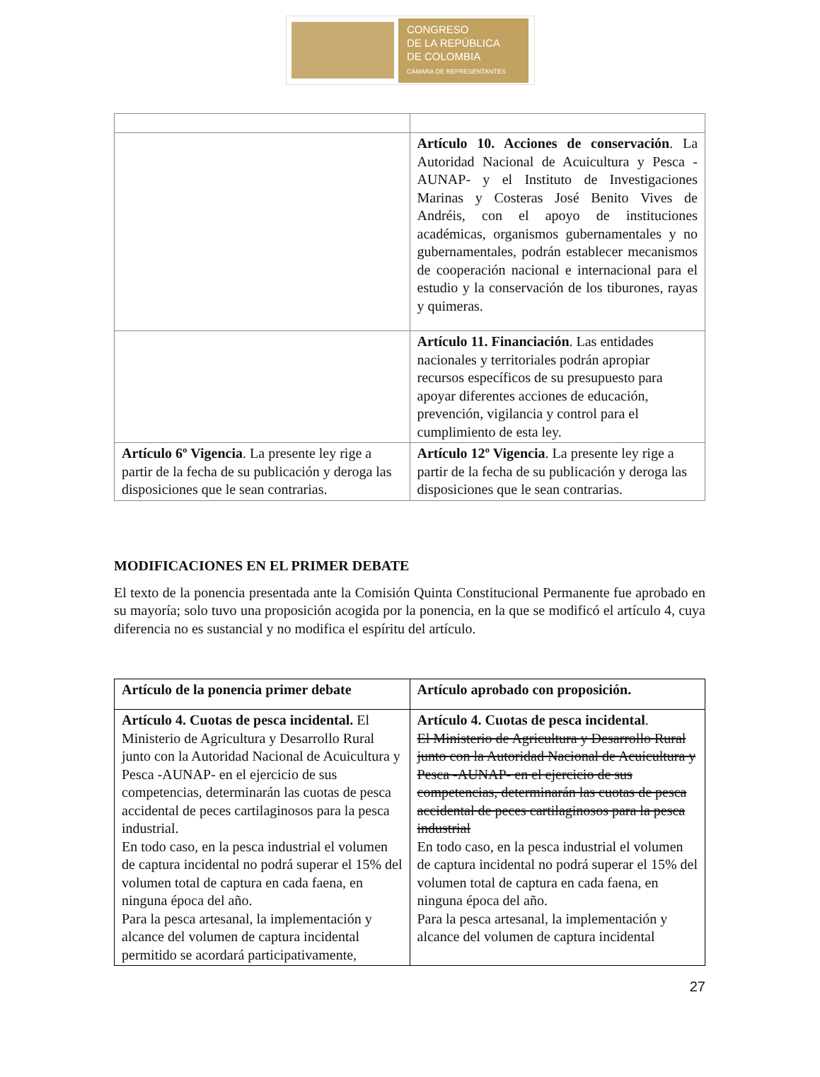CONGRESO
DE LA REPÚBLICA
DE COLOMBIA
CÁMARA DE REPRESENTANTES
| | Artículo 10. Acciones de conservación . La Autoridad Nacional de Acuicultura y Pesca -AUNAP- y el Instituto de Investigaciones Marinas y Costeras José Benito Vives de Andréis, con el apoyo de instituciones académicas, organismos gubernamentales y no gubernamentales, podrán establecer mecanismos de cooperación nacional e internacional para el estudio y la conservación de los tiburones, rayas y quimeras. |
| | Artículo 11. Financiación . Las entidades nacionales y territoriales podrán apropiar recursos específicos de su presupuesto para apoyar diferentes acciones de educación, prevención, vigilancia y control para el cumplimiento de esta ley. |
| Artículo 6º Vigencia . La presente ley rige a partir de la fecha de su publicación y deroga las disposiciones que le sean contrarias. | Artículo 12º Vigencia . La presente ley rige a partir de la fecha de su publicación y deroga las disposiciones que le sean contrarias. |
MODIFICACIONES EN EL PRIMER DEBATE
El texto de la ponencia presentada ante la Comisión Quinta Constitucional Permanente fue aprobado en su mayoría; solo tuvo una proposición acogida por la ponencia, en la que se modificó el artículo 4, cuya diferencia no es sustancial y no modifica el espíritu del artículo.
| Artículo de la ponencia primer debate | Artículo aprobado con proposición. |
| Artículo 4. Cuotas de pesca incidental. El Ministerio de Agricultura y Desarrollo Rural junto con la Autoridad Nacional de Acuicultura y Pesca -AUNAP- en el ejercicio de sus competencias, determinarán las cuotas de pesca accidental de peces cartilaginosos para la pesca industrial. En todo caso, en la pesca industrial el volumen de captura incidental no podrá superar el 15% del volumen total de captura en cada faena, en ninguna época del año. Para la pesca artesanal, la implementación y alcance del volumen de captura incidental permitido se acordará participativamente, | Artículo 4. Cuotas de pesca incidental . El Ministerio de Agricultura y Desarrollo Rural junto con la Autoridad Nacional de Acuicultura y Pesca -AUNAP- en el ejercicio de sus competencias, determinarán las cuotas de pesca accidental de peces cartilaginosos para la pesca industrial En todo caso, en la pesca industrial el volumen de captura incidental no podrá superar el 15% del volumen total de captura en cada faena, en ninguna época del año. Para la pesca artesanal, la implementación y alcance del volumen de captura incidental |
27